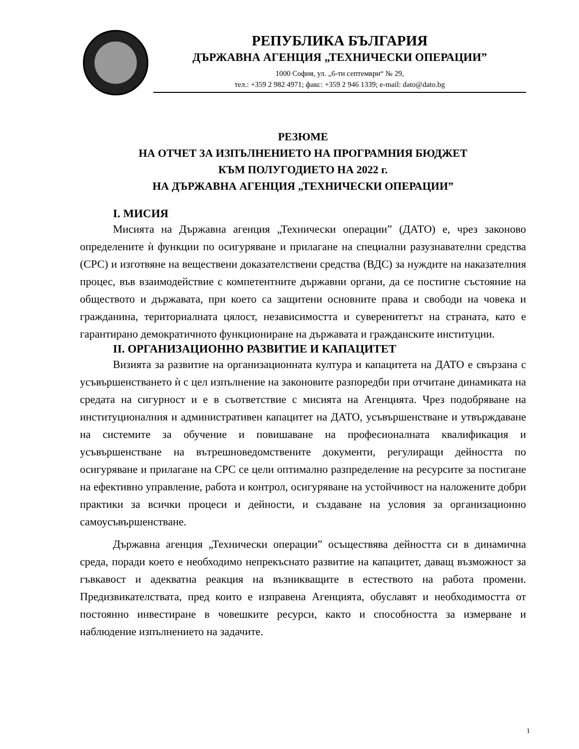РЕПУБЛИКА БЪЛГАРИЯ
ДЪРЖАВНА АГЕНЦИЯ „ТЕХНИЧЕСКИ ОПЕРАЦИИ”
1000 София, ул. „6-ти септември“ № 29,
тел.: +359 2 982 4971; факс: +359 2 946 1339; e-mail: dato@dato.bg
РЕЗЮМЕ
НА ОТЧЕТ ЗА ИЗПЪЛНЕНИЕТО НА ПРОГРАМНИЯ БЮДЖЕТ
КЪМ ПОЛУГОДИЕТО НА 2022 г.
НА ДЪРЖАВНА АГЕНЦИЯ „ТЕХНИЧЕСКИ ОПЕРАЦИИ”
I. МИСИЯ
Мисията на Държавна агенция „Технически операции” (ДАТО) е, чрез законово определените ѝ функции по осигуряване и прилагане на специални разузнавателни средства (СРС) и изготвяне на веществени доказателствени средства (ВДС) за нуждите на наказателния процес, във взаимодействие с компетентните държавни органи, да се постигне състояние на обществото и държавата, при което са защитени основните права и свободи на човека и гражданина, териториалната цялост, независимостта и суверенитетът на страната, като е гарантирано демократичното функциониране на държавата и гражданските институции.
II. ОРГАНИЗАЦИОННО РАЗВИТИЕ И КАПАЦИТЕТ
Визията за развитие на организационната култура и капацитета на ДАТО е свързана с усъвършенстването ѝ с цел изпълнение на законовите разпоредби при отчитане динамиката на средата на сигурност и е в съответствие с мисията на Агенцията. Чрез подобряване на институционалния и административен капацитет на ДАТО, усъвършенстване и утвърждаване на системите за обучение и повишаване на професионалната квалификация и усъвършенстване на вътрешноведомствените документи, регулиращи дейността по осигуряване и прилагане на СРС се цели оптимално разпределение на ресурсите за постигане на ефективно управление, работа и контрол, осигуряване на устойчивост на наложените добри практики за всички процеси и дейности, и създаване на условия за организационно самоусъвършенстване.
Държавна агенция „Технически операции” осъществява дейността си в динамична среда, поради което е необходимо непрекъснато развитие на капацитет, даващ възможност за гъвкавост и адекватна реакция на възникващите в естеството на работа промени. Предизвикателствата, пред които е изправена Агенцията, обуславят и необходимостта от постоянно инвестиране в човешките ресурси, както и способността за измерване и наблюдение изпълнението на задачите.
1